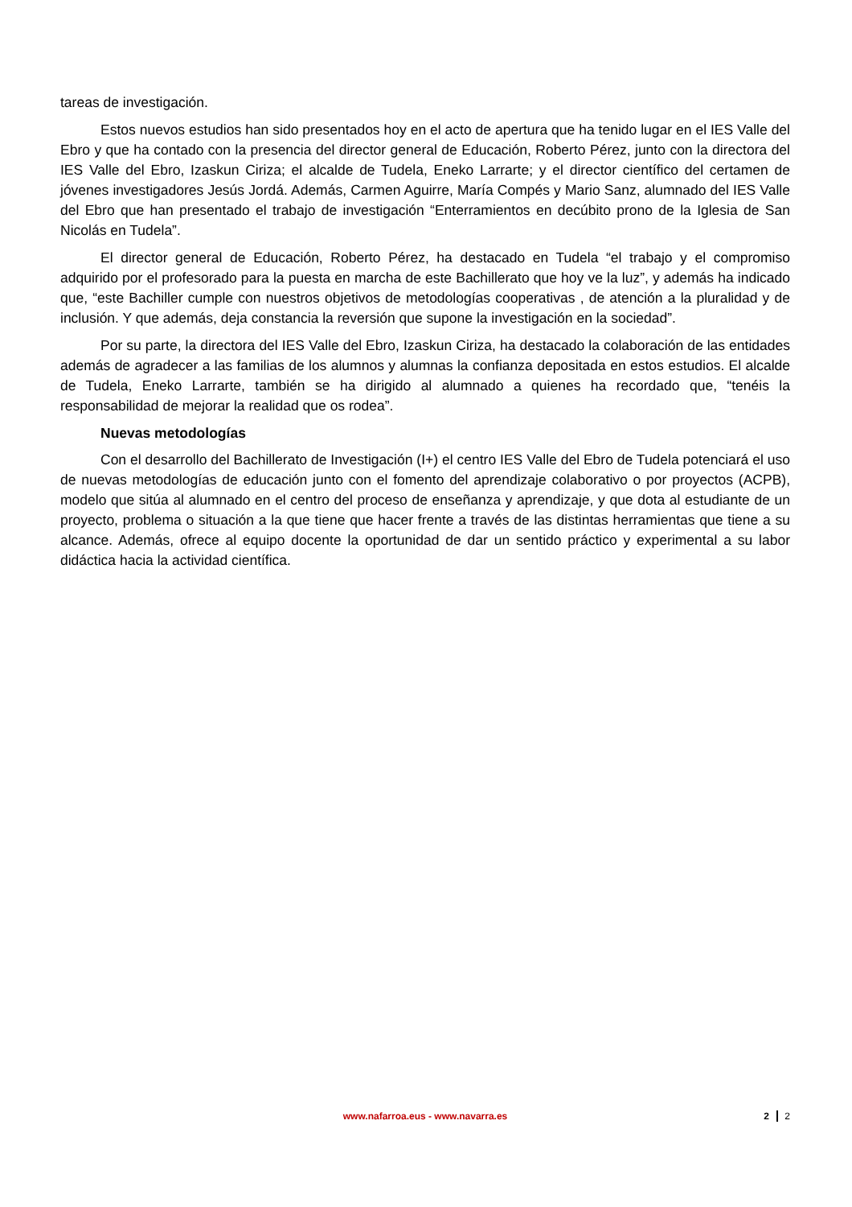tareas de investigación.
Estos nuevos estudios han sido presentados hoy en el acto de apertura que ha tenido lugar en el IES Valle del Ebro y que ha contado con la presencia del director general de Educación, Roberto Pérez, junto con la directora del IES Valle del Ebro, Izaskun Ciriza; el alcalde de Tudela, Eneko Larrarte; y el director científico del certamen de jóvenes investigadores Jesús Jordá. Además, Carmen Aguirre, María Compés y Mario Sanz, alumnado del IES Valle del Ebro que han presentado el trabajo de investigación “Enterramientos en decúbito prono de la Iglesia de San Nicolás en Tudela”.
El director general de Educación, Roberto Pérez, ha destacado en Tudela “el trabajo y el compromiso adquirido por el profesorado para la puesta en marcha de este Bachillerato que hoy ve la luz”, y además ha indicado que, “este Bachiller cumple con nuestros objetivos de metodologías cooperativas , de atención a la pluralidad y de inclusión. Y que además, deja constancia la reversión que supone la investigación en la sociedad”.
Por su parte, la directora del IES Valle del Ebro, Izaskun Ciriza, ha destacado la colaboración de las entidades además de agradecer a las familias de los alumnos y alumnas la confianza depositada en estos estudios. El alcalde de Tudela, Eneko Larrarte, también se ha dirigido al alumnado a quienes ha recordado que, “tenéis la responsabilidad de mejorar la realidad que os rodea”.
Nuevas metodologías
Con el desarrollo del Bachillerato de Investigación (I+) el centro IES Valle del Ebro de Tudela potenciará el uso de nuevas metodologías de educación junto con el fomento del aprendizaje colaborativo o por proyectos (ACPB), modelo que sitúa al alumnado en el centro del proceso de enseñanza y aprendizaje, y que dota al estudiante de un proyecto, problema o situación a la que tiene que hacer frente a través de las distintas herramientas que tiene a su alcance. Además, ofrece al equipo docente la oportunidad de dar un sentido práctico y experimental a su labor didáctica hacia la actividad científica.
www.nafarroa.eus - www.navarra.es
2 2